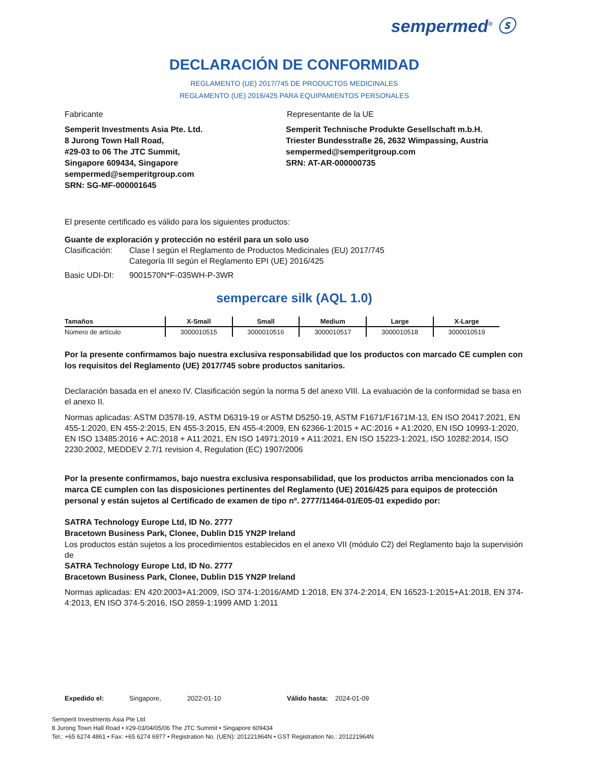sempermed<sup>®</sup> ⓢ
DECLARACIÓN DE CONFORMIDAD
REGLAMENTO (UE) 2017/745 DE PRODUCTOS MEDICINALES
REGLAMENTO (UE) 2016/425 PARA EQUIPAMIENTOS PERSONALES
Fabricante Representante de la UE
Semperit Investments Asia Pte. Ltd.
8 Jurong Town Hall Road,
#29-03 to 06 The JTC Summit,
Singapore 609434, Singapore
sempermed@semperitgroup.com
SRN: SG-MF-000001645
Semperit Technische Produkte Gesellschaft m.b.H.
Triester Bundesstraße 26, 2632 Wimpassing, Austria
sempermed@semperitgroup.com
SRN: AT-AR-000000735
El presente certificado es válido para los siguientes productos:
Guante de exploración y protección no estéril para un solo uso
Clasificación: Clase I según el Reglamento de Productos Medicinales (EU) 2017/745
Categoría III según el Reglamento EPI (UE) 2016/425
Basic UDI-DI: 9001570N*F-035WH-P-3WR
sempercare silk (AQL 1.0)
| Tamaños | X-Small | Small | Medium | Large | X-Large |
| --- | --- | --- | --- | --- | --- |
| Número de artículo | 3000010515 | 3000010516 | 3000010517 | 3000010518 | 3000010519 |
Por la presente confirmamos bajo nuestra exclusiva responsabilidad que los productos con marcado CE cumplen con los requisitos del Reglamento (UE) 2017/745 sobre productos sanitarios.
Declaración basada en el anexo IV. Clasificación según la norma 5 del anexo VIII. La evaluación de la conformidad se basa en el anexo II.
Normas aplicadas: ASTM D3578-19, ASTM D6319-19 or ASTM D5250-19, ASTM F1671/F1671M-13, EN ISO 20417:2021, EN 455-1:2020, EN 455-2:2015, EN 455-3:2015, EN 455-4:2009, EN 62366-1:2015 + AC:2016 + A1:2020, EN ISO 10993-1:2020, EN ISO 13485:2016 + AC:2018 + A11:2021, EN ISO 14971:2019 + A11:2021, EN ISO 15223-1:2021, ISO 10282:2014, ISO 2230:2002, MEDDEV 2.7/1 revision 4, Regulation (EC) 1907/2006
Por la presente confirmamos, bajo nuestra exclusiva responsabilidad, que los productos arriba mencionados con la marca CE cumplen con las disposiciones pertinentes del Reglamento (UE) 2016/425 para equipos de protección personal y están sujetos al Certificado de examen de tipo nº. 2777/11464-01/E05-01 expedido por:
SATRA Technology Europe Ltd, ID No. 2777
Bracetown Business Park, Clonee, Dublin D15 YN2P Ireland
Los productos están sujetos a los procedimientos establecidos en el anexo VII (módulo C2) del Reglamento bajo la supervisión de
SATRA Technology Europe Ltd, ID No. 2777
Bracetown Business Park, Clonee, Dublin D15 YN2P Ireland
Normas aplicadas: EN 420:2003+A1:2009, ISO 374-1:2016/AMD 1:2018, EN 374-2:2014, EN 16523-1:2015+A1:2018, EN 374-4:2013, EN ISO 374-5:2016, ISO 2859-1:1999 AMD 1:2011
Expedido el: Singapore, 2022-01-10 Válido hasta: 2024-01-09
Semperit Investments Asia Pte Ltd
8 Jurong Town Hall Road • #29-03/04/05/06 The JTC Summit • Singapore 609434
Tel.: +65 6274 4861 • Fax: +65 6274 6977 • Registration No. (UEN): 201221964N • GST Registration No.: 201221964N